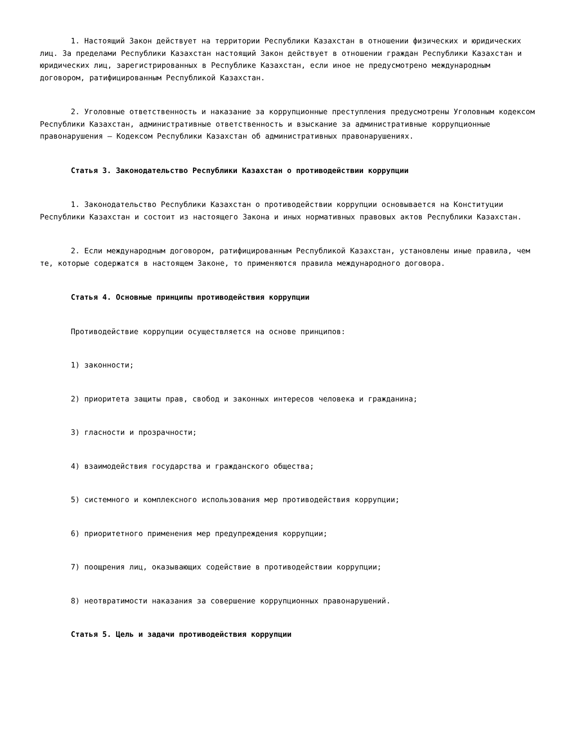1. Настоящий Закон действует на территории Республики Казахстан в отношении физических и юридических лиц. За пределами Республики Казахстан настоящий Закон действует в отношении граждан Республики Казахстан и юридических лиц, зарегистрированных в Республике Казахстан, если иное не предусмотрено международным договором, ратифицированным Республикой Казахстан.
2. Уголовные ответственность и наказание за коррупционные преступления предусмотрены Уголовным кодексом Республики Казахстан, административные ответственность и взыскание за административные коррупционные правонарушения – Кодексом Республики Казахстан об административных правонарушениях.
Статья 3. Законодательство Республики Казахстан о противодействии коррупции
1. Законодательство Республики Казахстан о противодействии коррупции основывается на Конституции Республики Казахстан и состоит из настоящего Закона и иных нормативных правовых актов Республики Казахстан.
2. Если международным договором, ратифицированным Республикой Казахстан, установлены иные правила, чем те, которые содержатся в настоящем Законе, то применяются правила международного договора.
Статья 4. Основные принципы противодействия коррупции
Противодействие коррупции осуществляется на основе принципов:
1) законности;
2) приоритета защиты прав, свобод и законных интересов человека и гражданина;
3) гласности и прозрачности;
4) взаимодействия государства и гражданского общества;
5) системного и комплексного использования мер противодействия коррупции;
6) приоритетного применения мер предупреждения коррупции;
7) поощрения лиц, оказывающих содействие в противодействии коррупции;
8) неотвратимости наказания за совершение коррупционных правонарушений.
Статья 5. Цель и задачи противодействия коррупции